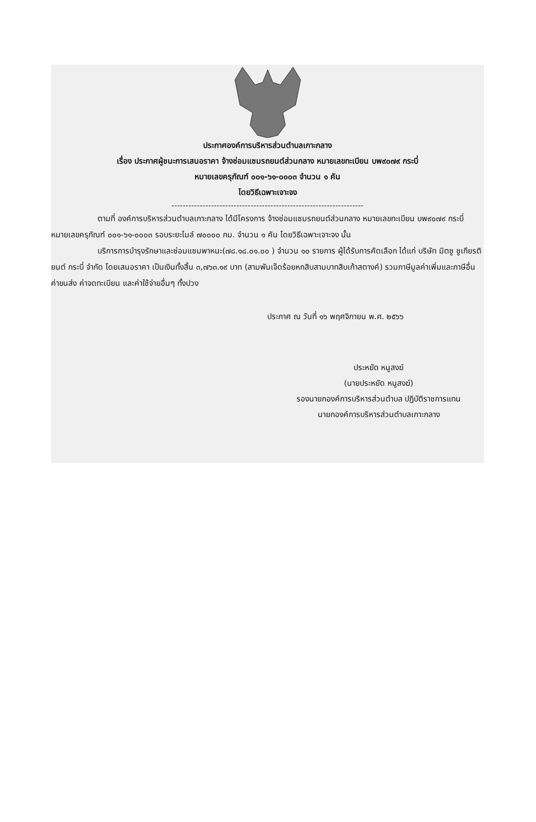ประกาศองค์การบริหารส่วนตำบลเกาะกลาง
เรื่อง ประกาศผู้ชนะการเสนอราคา จ้างซ่อมแซมรถยนต์ส่วนกลาง หมายเลขทะเบียน บพ๙๐๗๙ กระบี่
หมายเลขครุภัณฑ์ ๐๐๑-๖๑-๐๐๐๓ จำนวน ๑ คัน
โดยวิธีเฉพาะเจาะจง
--------------------------------------------------------------------
ตามที่ องค์การบริหารส่วนตำบลเกาะกลาง ได้มีโครงการ จ้างซ่อมแซมรถยนต์ส่วนกลาง หมายเลขทะเบียน บพ๙๐๗๙ กระบี่ หมายเลขครุภัณฑ์ ๐๐๑-๖๑-๐๐๐๓ รอบระยะไมล์ ๗๐๐๐๐ กม. จำนวน ๑ คัน โดยวิธีเฉพาะเจาะจง นั้น
บริการการบำรุงรักษาและซ่อมแซมพาหนะ(๗๘.๑๘.๐๑.๐๐ ) จำนวน ๑๐ รายการ ผู้ได้รับการคัดเลือก ได้แก่ บริษัท มิตซู ชูเกียรติยนต์ กระบี่ จำกัด โดยเสนอราคา เป็นเงินทั้งสิ้น ๓,๗๖๓.๑๙ บาท (สามพันเจ็ดร้อยหกสิบสามบาทสิบเก้าสตางค์) รวมภาษีมูลค่าเพิ่มและภาษีอื่น ค่าขนส่ง ค่าจดทะเบียน และค่าใช้จ่ายอื่นๆ ทั้งปวง
ประกาศ ณ วันที่ ๑๖ พฤศจิกายน พ.ศ. ๒๕๖๖
ประหยัด หนูสงฆ์
(นายประหยัด หนูสงฆ์)
รองนายกองค์การบริหารส่วนตำบล ปฏิบัติราชการแทน
นายกองค์การบริหารส่วนตำบลเกาะกลาง